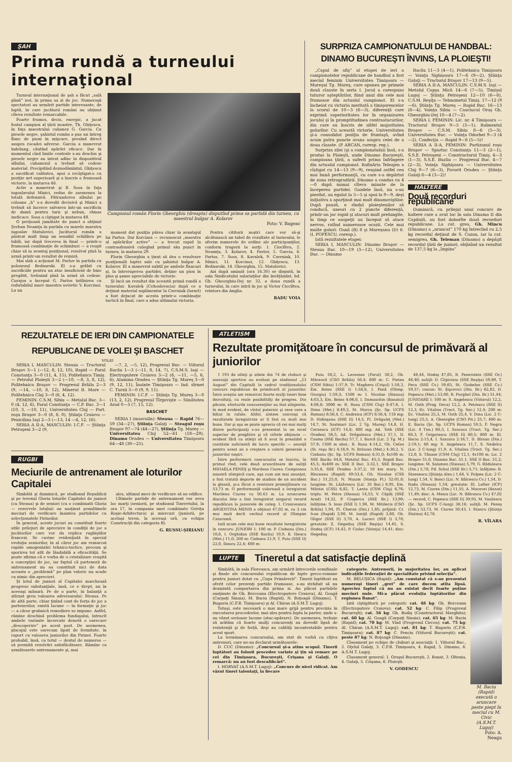ŞAH
Prima rundă a turneului internaţional
Turneul internaţional de şah a făcut „sală plină“ ieri, în prima sa zi de joc. Numeroşii spectatori au urmărit partide interesante, de luptă, în care jucătorii români au obţinut cîteva rezultate remarcabile.
Foarte frumos, decis, energic, a jucat fostul campion al ţării noastre, Th. Ghiţescu, în faţa maestrului cubanez G. Garcia. Cu piesele negre, şahistul român a pus un întreg flanc de pioni în mişcare, presînd direct asupra rocadei adverse. Garcia a manevrat îndelung, căutînd apărări eficace. Dar în momentul cînd liniile centrale s-au deschis şi piesele negre au intrat adînc în dispozitivul albului, cubanezul a trebuit să cedeze material. Precipitînd deznodămîntul, Ghiţescu a sacrificat calitatea, apoi a recîştigat-o cu poziţie net superioară şi a înscris o frumoasă victorie, la mutarea 46.
Activ a manevrat şi B. Soos în faţa iugoslavului Minici, redus de asemenea la totală defensivă. Pătrunderea albului pe coloana „h“ s-a dovedit decisivă şi Minici a trebuit să încerce salvarea într-un sacrificiu de damă pentru turn şi nebun, rămas ineficace. Soos a cîştigat la mutarea 48.
O preţioasă jumătate de punct a obţinut Şerban Neamţu în partida cu marele maestru iugoslav Matulovici. Jucătorul român a păstrat mult timp un sensibil echilibru pe tablă, iar după trecerea în final — printr-o frumoasă combinaţie de schimburi — a reuşit chiar să ia avantaj poziţional, rezolvat pînă la urmă printr-un rezultat de remiză.
Mai slab a acţionat M. Pavlov în partida cu polonezul Bednarski. El s-a grăbit cu sacrificiile pentru un atac insuficient de bine pregătit, trebuind pînă la urmă să cedeze. Curajos a început G. Partos întîlnirea cu redutabilul mare maestru sovietic V. Korcinoi. La un
Campionul român Florin Gheorghiu (dreapta) disputînd prima sa partidă din turneu, cu maestrul bulgar A. Kolarov
Foto: V. Bageac
moment dat poziţia părea chiar în avantajul lui Partos. Dar Korcinoi — recunoscut „maestru al apărărilor active“ — a trecut rapid la contraofensivă culegînd primul său punct în turneu, la mutarea 29.
Florin Gheorghiu a ţinut să dea o rezolvare poziţională luptei sale cu şahistul bulgar A. Kolarov. El a manevrat subtil pe ambele flancuri şi, la întreruperea partidei, deţine un pion în plus şi şanse apreciabile de victorie.
Şi încă un rezultat din această primă rundă a turneului: Kavalek (Cehoslovacia) după ce a deţinut material suplimentar la Czerniak (Israel) a fost dejucat de acesta printr-o combinaţie tactică în final, care a adus ultimului victoria.
Pentru cititorii noştri care vor să-şi alcătuiască un tabel de rezultate al turneului, le oferim numerele de ordine ale participanţilor, conform tragerii la sorţi: 1. Ciocîltea, 2. Neamţu, 3. Kolarov, 4. Pavlov, 5. Garcia, 6. Partos, 7. Soos, 8. Kavalek, 9. Czerniak, 10. Minici, 11. Korcinoi, 12. Ghiţescu, 13. Bednarski, 14. Gheorghiu, 15. Matulovici.
Azi după amiază (ora 16.30) se dispută, în sala Sindicatului salariaţilor din învăţămînt, bd. Gh. Gheorghiu-Dej nr. 32, a doua rundă a turneului, în care intră în joc şi Victor Ciocîltea, reîntors din Anglia.
RADU VOIA
SURPRIZA CAMPIONATULUI DE HANDBAL:
DINAMO BUCUREŞTI ÎNVINS, LA PLOIEŞTI!
„Capul de afiş“ al etapei de ieri a campionatelor republicane de handbal a fost meciul feminin Universitatea Timişoara — Mureşul Tg. Mureş, care opunea pe primele două clasate în seria I. Jocul a corespuns tuturor aşteptărilor, fiind unul din cele mai frumoase din actualul campionat. El s-a încheiat cu victoria meritată a timişorencelor la scorul de 10—3 (6—3), diferenţă care exprimă superioritatea lor în organizarea jocului şi în promptitudinea contraatacurilor, din care au înscris de altfel majoritatea golurilor. Cu această victorie, Universitatea şi-a consolidat poziţia de fruntaşă, avînd acum patru puncte avans asupra celei de a doua clasate. (P. ARCAN, coresp. reg.).
Surpriza zilei (şi a campionatului) însă, s-a produs la Ploieşti, unde Dinamo Bucureşti, campioana ţării, a suferit prima înfrîngere din actualul campionat. Rafinăria Teleajen a cîştigat cu 14—13 (9—9), reuşind astfel cea mai bună performanţă, cu care s-a depărtat de zona retrogradării. Dinamo a condus cu 4—0 după numai cîteva minute de la începerea partidei. Gazdele însă, nu s-au pierdut, au egalat la 5—5 şi apoi la 9—9, deşi iniţiativa a aparţinut mai mult dinamoviştilor. După pauză, e rîndul ploieştenilor să conducă, uneori cu 2 puncte diferenţă, printr-un joc rapid şi atacuri mult prelungite, în timp ce oaspeţii au început să atace nervos, ratînd numeroase ocazii. Cele mai multe goluri: Oană (R) 8 şi Mureşanu (D) 6. (I. POPESCU, coresp.).
Iată rezultatele etapei:
SERIA I, MASCULIN: Dinamo Braşov — Steaua Buc. 10—19 (3—12), Universitatea Buc. — Dinamo
Bacău 11—3 (4—1), Politehnica Timişoara — Voinţa Sighişoara 17—6 (9—2), Ştiinţa Galaţi — Tractorul Braşov 17—13 (9—5).
SERIA A II-A, MASCULIN: C.S.M.S. Iaşi — Metalul Copşa Mică 14—6 (7—5), Timişul Lugoj — Ştiinţa Petroşeni 12—10 (6—8), C.S.M. Reşiţa — Tehnometal Timiş. 17—12 (9—6), Ştiinţa Tg. Mureş — Rapid Buc. 16—13 (8—4), Voinţa Sibiu — Cauciucul Oraş Gh. Gheorghiu-Dej 10—4 (7—2).
SERIA I, FEMININ: Lic. nr. 4 Timişoara — Tractorul Braşov 9—5 (3—1), Rulmentul Braşov — C.S.M. Sibiu 8—6 (5—3). Universitatea Buc. — Voinţa Odorhei 9—3 (4—2), Confecţia — Rapid 9—8 (5—5)!
SERIA A II-A, FEMININ: Partizanul roşu Braşov — Spartac Constanţa 11—3 (2—1), S.S.E. Petroşeni — Constructorul Timiş. 4—3 (1—3), S.S.E. Buzău — Progresul Buc. 4—7 (2—3), Voinţa Sighişoara — Universitatea Cluj 9—7 (6—3), Favorit Oradea — Ştiinţa Galaţi 6—4 (3—2)!
HALTERE
Două recorduri republicane
Duminică, cu prilejul unui concurs de haltere care a avut loc în sala Dinamo II din Capitală, au fost doborîte două recorduri republicane. La cat. grea, Gh. Mincu (Dinamo) a „aruncat“ 170 kg întrecînd cu 2,5 kg recordul deţinut de S. Cazan, iar la cat. semigrea, Gh. Teleman (Dinamo) a depăşit recordul ţării de juniori, obţinînd un rezultat de 137,5 kg la „împins“
REZULTATELE DE IERI DIN CAMPIONATELE
REPUBLICANE DE VOLEI ŞI BASCHET
VOLEI
SERIA I, MASCULIN: Steaua — Tractorul Braşov 3—1 (—12, 8, 12, 10), Rapid — Farul Constanţa 3—0 (11, 4, 15), Politehnica Timiş. — Petrolul Ploieşti 3—2 (—10, —8, 3, 8, 12), Politehnica Braşov — Progresul Brăila 2—3 (9, —14, —10, 8, 12), Minerul B. Mare — Politehnica Cluj 3—0 (6, 4, 12).
FEMININ: C.S.M. Sibiu — Metalul Buc. 3—0 (4, 12, 6), Farul Constanţa — C.P. Buc. 3—1 (10, 3, —10, 11), Universitatea Cluj — Part. roşu Braşov 3—0 (8, 8, 0), Ştiinţa Craiova — Penicilina Iaşi 2—3 (—13, 14 —4, 12, 16).
SERIA A II-A, MASCULIN: I.C.F. — Ştiinţa Petroşeni 3—2 (9,
—7, 2, —5, 12), Progresul Buc. — Viitorul Bacău 1—3 (—11, 8, 14, 7), C.S.M.S. Iaşi — Electroputere Craiova 3—2 (6, —11, —5, 6, 6), Alumina Oradea — Ştiinţa Tg. Mureş 3—0 (9, 12, 11), Înainte Timişoara — Ind. sîrmei C. Turzii 3—0 (9, 9, 11).
FEMININ: I.C.F. — Ştiinţa Tg. Mureş 3—0 (13, 2, 12), Progresul Tîrgovişte — Sănătatea Arad 0—3 (7, 15, 12).
BASCHET
SERIA I (masculin): Steaua — Rapid 76—59 (34—27), Ştiinţa Galaţi — Steagul roşu Braşov 97—74 (44—27), Ştiinţa Tg. Mureş — Universitatea Cluj 52—61 (18—29), Dinamo Oradea — Universitatea Timişoara 64—48 (30—25).
RUGBI
Meciurile de antrenament ale loturilor Capitalei
Sîmbătă şi duminică, pe stadionul Republicii şi pe terenul Gloria loturile Capitalei de juniori (cu Steaua) şi de seniori (cu o combinată Gloria — rezervele lotului) au susţinut penultimele meciuri de verificare înaintea partidelor cu selecţionatele Pirineilor.
În general, aceste jocuri au constituit foarte utile prilejuri de apreciere în condiţii de joc a jucătorilor care vor da replica rugbiştilor francezi. Se cuvine evidenţiată în special evoluţia seniorilor, în al căror joc am remarcat rapide omogenizări tehnico-tactice, precum şi sporirea tot atît de lăudabilă a eficacităţii. Se poate afirma că e vorba de o cristalizare reuşită a concepţiei de joc, iar faptul că partenerii de antrenament nu au constituit nici de data aceasta o „problemă“ pe plan valoric nu scade cu nimic din aprecieri.
Şi lotul de juniori al Capitalei marchează progrese substanţiale, însă, ce e drept, nu în aceeaşi măsură. Pe de o parte, în balanţă a atîrnat greu valoarea adversarului: Steaua. Pe de altă parte, chiar ţinînd cont de forţa de joc a partenerilor, există lacune — în formaţie şi joc — a căror grabnică remediere se impune. Astfel, rămîne deschisă problema fundaşului, întrucît ambele variante încercate denotă o oarecare „descoperire“ pe acest post. De asemenea, placajul este oarecum lipsit de fermitate, în raport cu valoarea juniorilor din Pirinei. Foarte probabil, însă, ca totul — destul de numeros — să permită rezolvări satisfăcătoare. Rămîne ca următoarele antrenamente şi, mai
ales, ultimul meci de verificare să ne edifice.
Ultimele partide de antrenament vor avea loc marţi (seniorii, pe stadionul Tineretului, la ora 17, în compania unei combinate Griviţa Roşie-Arhitectura) şi miercuri (juniorii, pe acelaşi teren, la aceeaşi oră, cu echipa Construcţii din categoria B).
G. RUSSU-ŞIRIANU
ATLETISM
Rezultate promiţătoare în concursul de primăvară al juniorilor
1 193 de atleţi şi atlete din 74 de cluburi şi asociaţii sportive au evoluat pe stadionul „23 August“ din Capitală în cadrul tradiţionalului concurs republican de primăvară al juniorilor. Între aceştia am remarcat foarte mulţi tineri bine dezvoltaţi, cu reale posibilităţi de progres. Din păcate, eforturile concurenţilor au fost stînjenite, în mod evident, de vîntul puternic şi rece care a bătut în rafale. Altfel, sîntem convinşi că rezultatele înregistrate ar fi fost cu mult mai bune. Dar şi aşa se poate aprecia că cei mai mulţi dintre participanţi s-au prezentat la un nivel superior de pregătire şi că cifrele obţinute — evident fără ca atleţii să fi avut în prealabil o cantitate suficientă de lucru specific — anunţă pentru acest an o creştere a valorii generale a juniorilor noştri.
Între performerii concursului se înscriu, în primul rînd, cele două aruncătoare de suliţă MIHAELA PENEŞ şi Marilena Ciurea. Campioana noastră olimpică care, aşa cum am mai anunţat, a fost tratată departe de stadion de un accident la gleznă, şi-a făcut o reintrare promiţătoare cu 53,73 m. O performanţă valoroasă a înregistrat Marilena Ciurea cu 50,43 m. La aruncarea discului fete a fost înregistrat singurul record republican la juniorele de categ. I. Craioveanca ARGENTINA MENIS a obţinut 47,02 m, cu 3 cm mai mult decît vechiul record al Olimpiei Cataramă.
Iată acum cele mai bune rezultate înregistrate în concurs: JUNIORI I: 100 m: P. Ciobanu (Din.) 10,8, I. Orghidan (SSE Bacău) 10,9, B. Iliescu (Met.) 11,0; 200 m: Ciobanu 21,9, T. Puiu (SSE II) 22,0, Iliescu 22,4; 400 m:
Puiu 50,2, L. Levonian (Farul) 50,2, Gh. Măceacă (CSO Brăila) 50,4; 800 m: C. Pintea (CSM Sibiu) 1:57,9, Tr. Magheru (Crişul) 1:58,3, Em. Botez (SSE I) 1:58,8, I. Pană (Olimp. Giurgiu) 1:59,3; 1500 m: I. Nicolae (Steaua) 4:03,3, Em. Botez 4:06,0, I. Damaschin (Banatul) 4:06,8; 3000 m: R. Rusu (CSM Cluj) 8:47,6, I. Dima (Met.) 8:49,2, St. Marcu (Şc. Sp. UCFS Roman) 8:56,4, C. Andreica (ICF) 8:56,4; 110 mg: D. Hidioşanu (SSE II) 14,5, Fl. Drăguleţ (Met.) 14,7, St. Szatmari (Lic. 2 Tg. Mureş) 14,8, H. Cernescu (ICF) 14,8; 400 mg: Ad. Toth (SSE Oradea) 56,5, Ad. Drăgulescu (Met.) 57,1, D. Cosma (SSE Bacău) 57,7, I. Burcă (Lic. 2 Tg. M.) 57,9; 1500 m obst.: R. Rusu 4:14,2, Gh. Cefan (St. roşu Br.) 4:18,9, N. Brînzan (Met.) 4:30,2, V. Ciobanu (Şc. Sp. UCFS Roman) 4:31,0; 4x100 m: SSE Bacău 44,6, Metalul Buc. 45,3, Rapid Buc. 45,5; 4x400 m: SSE II Buc. 3:32,1, SSE Braşov 3:35,8, SSE Oradea 3:37,2; 10 km marş: N. Rînceanu (Rapid) 49:53,4, Gh. Nicolae (CSS Buc.) 51,25,0, N. Maxim (Voinţa Pl.) 52:01,0; lungime: St. Lăzărescu (Lic. 35 Buc.) 6,95, Em. Milotin (CSS) 6,82, T. Lenta (CSM Cluj) 6,76; triplu: M. Petra (Steaua) 14,53, V. Căpăţ (SSE Arad) 14,32, P. Ciuperca (SSE Bc.) 13,90; înălţime: S. Ioan (SSE I) 1,94, M. Mitilecis (CSO Brăila) 1,94, Fl. Cheran (Din.) 1,85; prăjină: Cr. Ivan (Rapid) 3,90, M. Ioniţă (Rapid) 3,80, Gh. Gligor (SSE II) 3,70, A. Lucaci (SSE I) 3,70; greutate: Z. Hegeduş (SSE Reşiţa) 14,45, S. Hodoş (ICF) 14,42, P. Ciolac (Voinţa) 14,41; disc: Hegeduş
48,44, Hodoş 47,05, R. Fenerstein (SSE Or.) 46,40; suliţă: D. Clipicioiu (SSE Reşiţa) 59,89, T. Peca (SSE Cv.) 59,65, St. Giubelan (SSE Cv.) 59,57; ciocan: St. Şişcovici (Din. Br.) 62,82, D. Popescu (Met.) 53,00, R. Purghel (Din. Br.) 51,44; JUNIOARE I: 100 m: S. Angelescu (Viitorul) 12,2, M. Goth (Prog. Deva) 12,2, A. Petrescu (SSE II) 12,3, Ec. Vitalios (Tract. Tg. Sec.) 12,4; 200 m: Ec. Vitalios 25,3, M. Goth 25,4, V. Dinu (Lic. 2 C-lung) 25,5, A. Gheorghe (CSO Pit.) 25,7; 400 m: E. Baciu (Şc. Sp. UCFS Roman) 59,5, F. Negru (Lic. 4 Tim.) 60,3, I. Szacacs (Tract. Tg. Sec.) 60,3, F. Grigorescu (SSE II) 60,5; 800 m: El. Baciu 2:15,4, I. Szacacs 2:16,7, D. Bîrsan (Din.) 2:19,1; 80 mg: S. Angelescu 11,7, S. Nedelcu (Lic. 2 C-lung) 11,9, A. Vitalios (Tract. Tg. Sec.) 12,0, S. Tănase (CSM Cluj) 12,1; 4x100 m: Lic. 2 Braşov 51,0, Dinamo Buc. 51,1, SSE II Buc. 51,2; lungime: M. Salamon (Steaua) 5,79, G. Rădulescu (Din.) 5,78, Fd. Schal (SSE Br.) 5,71; înălţime: B. Stoenescu (Ştiinţa Alex.) 1,64, V. Pulpea (Lic. 2 C-lung) 1,54, V. Bonci (Lic. N. Bălcescu Cv.) 1,54, D. Radu (Steaua) 1,54; greutate: El. Lefter (ICF) 12,73, M. Ciurea (Din.) 11,55, A. Macovei (Banat) 11,49; disc: A. Menis (Lic. N. Bălcescu Cv.) 47,02 — record, C. Popescu (SSE II) 39,95, M. Vasilescu (Şc. Sp. UCFS C-lung) 38,18; suliţă: M. Peneş (Din.) 53,73, M. Ciurea 50,43, I. Stancu (Ştiinţa Slatina) 42,78.
R. VÎLARA
LUPTE
Tineretul a dat satisfacţie deplină
Sîmbătă, în sala Floreasca, am urmărit întrecerile semifinale şi finale ale concursului republican de lupte greco-romane pentru juniori dotat cu „Cupa Primăverii“. Tinerii luptători au oferit celor prezenţi partide frumoase, s-au străduit să nu dezmintă comportarea din prima zi. Au plăcut partidele susţinute de Gh. Berceanu (Electroputere Craiova), Al. Goagă (Carpaţi Sinaia), M. Baciu (Rapid), N. Boţoagă (Dinamo), T. Bugariu (C.F.R. Timişoara) şi Al. Chiran (A.S.M.T. Lugoj).
Totuşi, este necesară o mai mare grijă pentru precizia în executarea procedeelor, mai ales pentru lupta la parter, unde s-au văzut serioase lacune (atac-apărare). De asemenea, trebuie să arătăm că foarte mulţi concurenţi au dovedit lipsă de rezistenţă şi de forţă, deşi au calităţi incontestabile pentru acest sport.
La terminarea concursului, am stat de vorbă cu cîţiva antrenori, care ne-au declarat următoarele:
D. CUC (Dinamo): „Concursul şi-a atins scopul. Tinerii luptători au folosit procedee variate şi ţin să remarc pe cei din Timişoara, Bucureşti, Crişana şi Galaţi. O remarcă: nu au fost descalificări“.
I. HORVAT (A.S.M.T. Lugoj): „Concurs de nivel ridicat. Am văzut tineri talentaţi, la fiecare
categorie. Antrenorii, în majoritatea lor, au aplicat indicaţiile federaţiei de specialitate privind selecţia“.
M. BELUŞICA (Rapid): „Am constatat că s-au prezentat numeroşi tineri „grei“ de care ducem atîta lipsă. Apreciez faptul că nu au existat decît foarte puţine meciuri nule. Mi-a plăcut evoluţia luptătorilor din regiunea Banat“.
Iată cîştigătorii pe categorii: cat. 48 kg: Gh. Berceanu (Electroputere Craiova); cat. 52 kg: C. Filip (Progresul Bucureşti); cat. 56 kg: Gh. Bodiş (Constructorul Marghita); cat. 60 kg: Al. Goagă (Carpaţi Sinaia); cat. 65 kg: M. Baciu (Rapid); cat. 70 kg: M. Vlad (Progresul Circea); cat. 75 kg: Al. Chiran (A.S.M.T. Lugoj); cat. 81 kg: T. Bugariu (C.F.R. Timişoara); cat. 87 kg: C. Penciu (Viitorul Bucureşti); cat. peste 87 kg: N. Boţoagă (Dinamo).
Clasament pe echipe de cluburi şi asociaţii: 1. Viitorul Buc., 2. Oţelul Galaţi, 3. C.F.R. Timişoara, 4. Rapid, 5. Dinamo, 6. A.S.M.T. Lugoj.
Clasament general: 1. Oraşul Bucureşti, 2. Banat, 3. Oltenia, 4. Galaţi, 5. Crişana, 6. Ploieşti.
V. GODESCU
M. Baciu (Rapid) execută o aruncare peste piept în meciul cu M. Civic (A.S.M.T. Lugoj)
Foto: A. Neagu